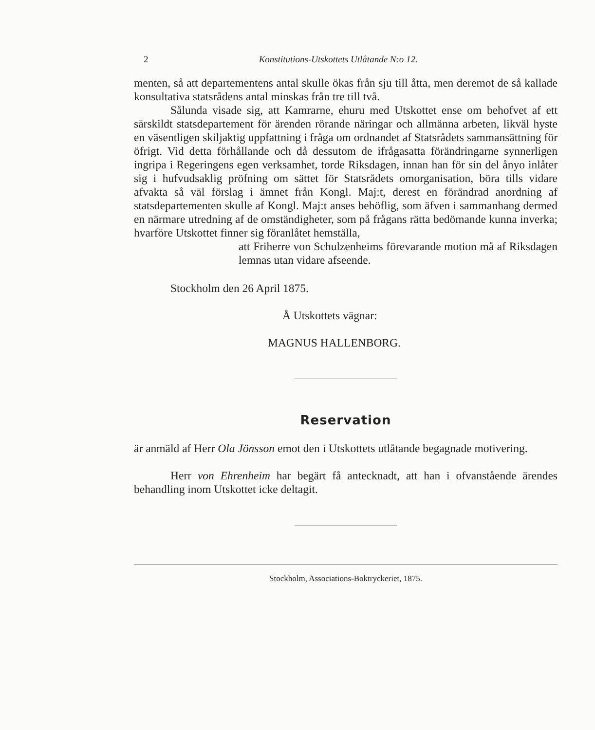2 Konstitutions-Utskottets Utlåtande N:o 12.
menten, så att departementens antal skulle ökas från sju till åtta, men deremot de så kallade konsultativa statsrådens antal minskas från tre till två.
Sålunda visade sig, att Kamrarne, ehuru med Utskottet ense om behofvet af ett särskildt statsdepartement för ärenden rörande näringar och allmänna arbeten, likväl hyste en väsentligen skiljaktig uppfattning i fråga om ordnandet af Statsrådets sammansättning för öfrigt. Vid detta förhållande och då dessutom de ifrågasatta förändringarne synnerligen ingripa i Regeringens egen verksamhet, torde Riksdagen, innan han för sin del ånyo inlåter sig i hufvudsaklig pröfning om sättet för Statsrådets omorganisation, böra tills vidare afvakta så väl förslag i ämnet från Kongl. Maj:t, derest en förändrad anordning af statsdepartementen skulle af Kongl. Maj:t anses behöflig, som äfven i sammanhang dermed en närmare utredning af de omständigheter, som på frågans rätta bedömande kunna inverka; hvarföre Utskottet finner sig föranlåtet hemställa,
att Friherre von Schulzenheims förevarande motion må af Riksdagen lemnas utan vidare afseende.
Stockholm den 26 April 1875.
Å Utskottets vägnar:
MAGNUS HALLENBORG.
Reservation
är anmäld af Herr Ola Jönsson emot den i Utskottets utlåtande begagnade motivering.
Herr von Ehrenheim har begärt få antecknadt, att han i ofvanstående ärendes behandling inom Utskottet icke deltagit.
Stockholm, Associations-Boktryckeriet, 1875.